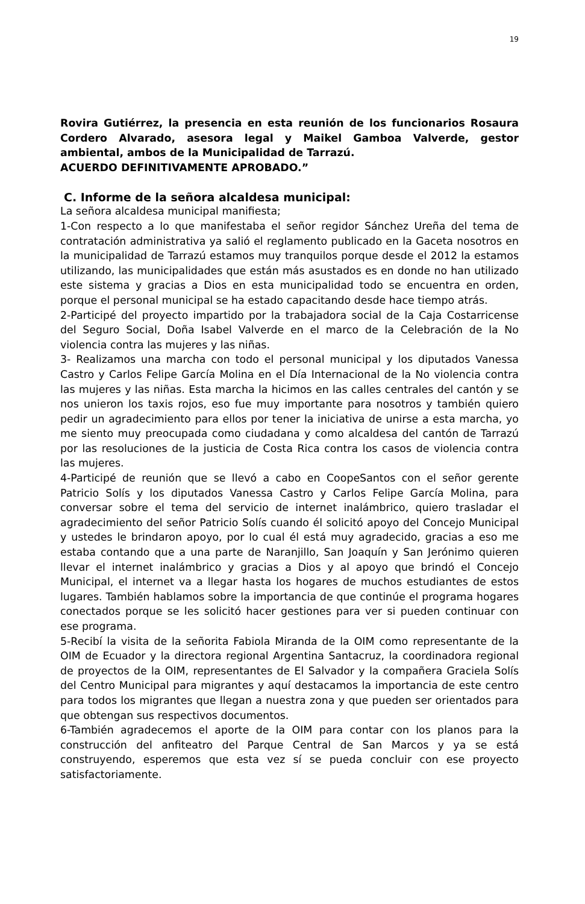19
Rovira Gutiérrez, la presencia en esta reunión de los funcionarios Rosaura Cordero Alvarado, asesora legal y Maikel Gamboa Valverde, gestor ambiental, ambos de la Municipalidad de Tarrazú.
ACUERDO DEFINITIVAMENTE APROBADO.”
C. Informe de la señora alcaldesa municipal:
La señora alcaldesa municipal manifiesta;
1-Con respecto a lo que manifestaba el señor regidor Sánchez Ureña del tema de contratación administrativa ya salió el reglamento publicado en la Gaceta nosotros en la municipalidad de Tarrazú estamos muy tranquilos porque desde el 2012 la estamos utilizando, las municipalidades que están más asustados es en donde no han utilizado este sistema y gracias a Dios en esta municipalidad todo se encuentra en orden, porque el personal municipal se ha estado capacitando desde hace tiempo atrás.
2-Participé del proyecto impartido por la trabajadora social de la Caja Costarricense del Seguro Social, Doña Isabel Valverde en el marco de la Celebración de la No violencia contra las mujeres y las niñas.
3- Realizamos una marcha con todo el personal municipal y los diputados Vanessa Castro y Carlos Felipe García Molina en el Día Internacional de la No violencia contra las mujeres y las niñas. Esta marcha la hicimos en las calles centrales del cantón y se nos unieron los taxis rojos, eso fue muy importante para nosotros y también quiero pedir un agradecimiento para ellos por tener la iniciativa de unirse a esta marcha, yo me siento muy preocupada como ciudadana y como alcaldesa del cantón de Tarrazú por las resoluciones de la justicia de Costa Rica contra los casos de violencia contra las mujeres.
4-Participé de reunión que se llevó a cabo en CoopeSantos con el señor gerente Patricio Solís y los diputados Vanessa Castro y Carlos Felipe García Molina, para conversar sobre el tema del servicio de internet inalámbrico, quiero trasladar el agradecimiento del señor Patricio Solís cuando él solicitó apoyo del Concejo Municipal y ustedes le brindaron apoyo, por lo cual él está muy agradecido, gracias a eso me estaba contando que a una parte de Naranjillo, San Joaquín y San Jerónimo quieren llevar el internet inalámbrico y gracias a Dios y al apoyo que brindó el Concejo Municipal, el internet va a llegar hasta los hogares de muchos estudiantes de estos lugares. También hablamos sobre la importancia de que continúe el programa hogares conectados porque se les solicitó hacer gestiones para ver si pueden continuar con ese programa.
5-Recibí la visita de la señorita Fabiola Miranda de la OIM como representante de la OIM de Ecuador y la directora regional Argentina Santacruz, la coordinadora regional de proyectos de la OIM, representantes de El Salvador y la compañera Graciela Solís del Centro Municipal para migrantes y aquí destacamos la importancia de este centro para todos los migrantes que llegan a nuestra zona y que pueden ser orientados para que obtengan sus respectivos documentos.
6-También agradecemos el aporte de la OIM para contar con los planos para la construcción del anfiteatro del Parque Central de San Marcos y ya se está construyendo, esperemos que esta vez sí se pueda concluir con ese proyecto satisfactoriamente.